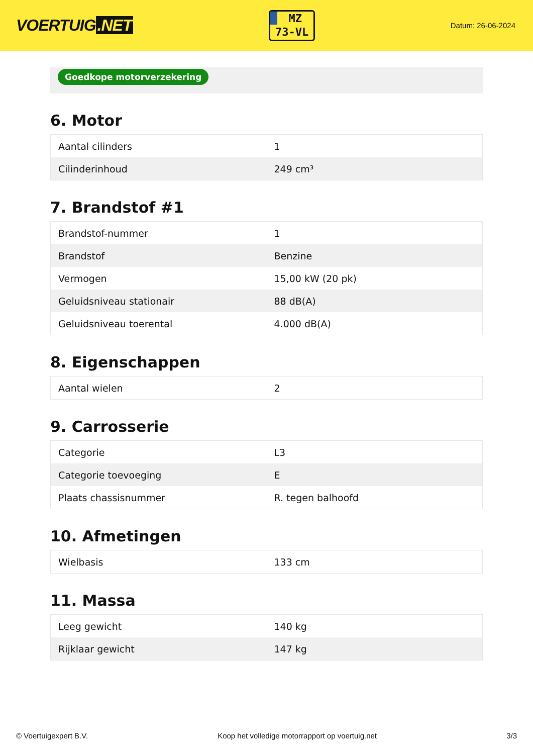VOERTUIG.NET
MZ
73-VL
Datum: 26-06-2024
Goedkope motorverzekering
6. Motor
| Aantal cilinders | 1 |
| Cilinderinhoud | 249 cm³ |
7. Brandstof #1
| Brandstof-nummer | 1 |
| Brandstof | Benzine |
| Vermogen | 15,00 kW (20 pk) |
| Geluidsniveau stationair | 88 dB(A) |
| Geluidsniveau toerental | 4.000 dB(A) |
8. Eigenschappen
| Aantal wielen | 2 |
9. Carrosserie
| Categorie | L3 |
| Categorie toevoeging | E |
| Plaats chassisnummer | R. tegen balhoofd |
10. Afmetingen
| Wielbasis | 133 cm |
11. Massa
| Leeg gewicht | 140 kg |
| Rijklaar gewicht | 147 kg |
© Voertuigexpert B.V. Koop het volledige motorrapport op voertuig.net 3/3